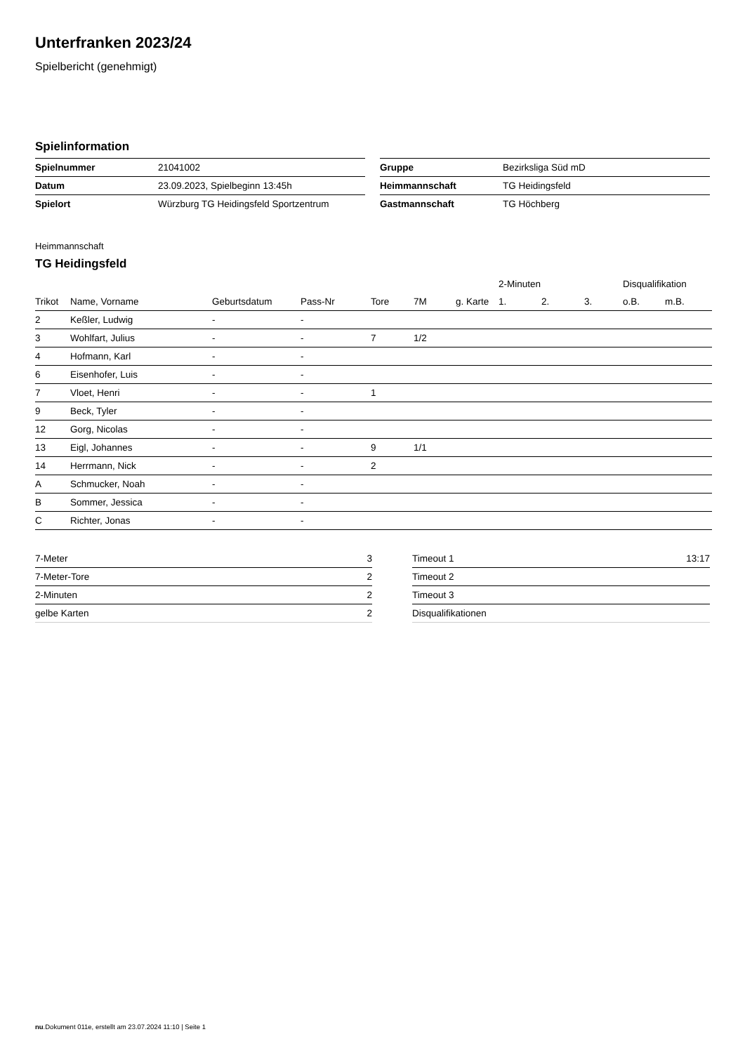Unterfranken 2023/24
Spielbericht (genehmigt)
Spielinformation
| Spielnummer | 21041002 |
| Datum | 23.09.2023, Spielbeginn 13:45h |
| Spielort | Würzburg TG Heidingsfeld Sportzentrum |
| Gruppe | Bezirksliga Süd mD |
| Heimmannschaft | TG Heidingsfeld |
| Gastmannschaft | TG Höchberg |
Heimmannschaft
TG Heidingsfeld
| | | | | | | | 2-Minuten | | | Disqualifikation | |
| --- | --- | --- | --- | --- | --- | --- | --- | --- | --- | --- | --- |
| Trikot | Name, Vorname | Geburtsdatum | Pass-Nr | Tore | 7M | g. Karte | 1. | 2. | 3. | o.B. | m.B. |
| 2 | Keßler, Ludwig | - | - | | | | | | | | |
| 3 | Wohlfart, Julius | - | - | 7 | 1/2 | | | | | | |
| 4 | Hofmann, Karl | - | - | | | | | | | | |
| 6 | Eisenhofer, Luis | - | - | | | | | | | | |
| 7 | Vloet, Henri | - | - | 1 | | | | | | | |
| 9 | Beck, Tyler | - | - | | | | | | | | |
| 12 | Gorg, Nicolas | - | - | | | | | | | | |
| 13 | Eigl, Johannes | - | - | 9 | 1/1 | | | | | | |
| 14 | Herrmann, Nick | - | - | 2 | | | | | | | |
| A | Schmucker, Noah | - | - | | | | | | | | |
| B | Sommer, Jessica | - | - | | | | | | | | |
| C | Richter, Jonas | - | - | | | | | | | | |
| 7-Meter | 3 |
| 7-Meter-Tore | 2 |
| 2-Minuten | 2 |
| gelbe Karten | 2 |
| Timeout 1 | 13:17 |
| Timeout 2 | |
| Timeout 3 | |
| Disqualifikationen | |
nu.Dokument 011e, erstellt am 23.07.2024 11:10 | Seite 1